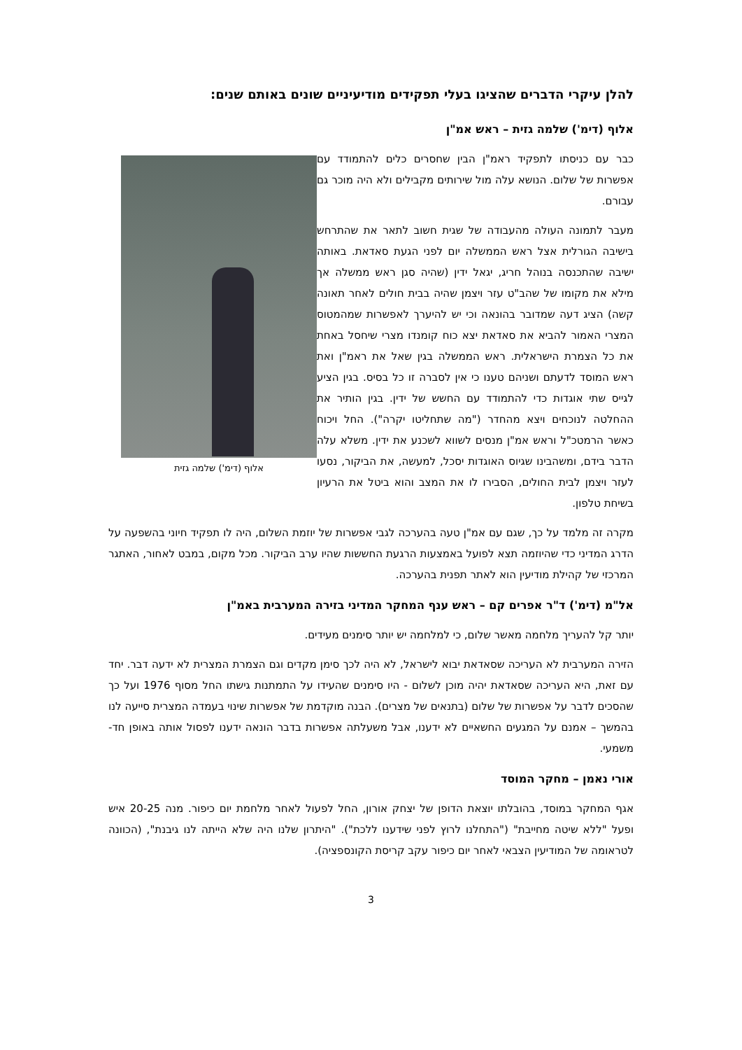להלן עיקרי הדברים שהציגו בעלי תפקידים מודיעיניים שונים באותם שנים:
אלוף (דימ') שלמה גזית – ראש אמ"ן
אלוף (דימ') שלמה גזית
כבר עם כניסתו לתפקיד ראמ"ן הבין שחסרים כלים להתמודד עם אפשרות של שלום. הנושא עלה מול שירותים מקבילים ולא היה מוכר גם עבורם.
מעבר לתמונה העולה מהעבודה של שגית חשוב לתאר את שהתרחש בישיבה הגורלית אצל ראש הממשלה יום לפני הגעת סאדאת. באותה ישיבה שהתכנסה בנוהל חריג, יגאל ידין (שהיה סגן ראש ממשלה אך מילא את מקומו של שהב"ט עזר ויצמן שהיה בבית חולים לאחר תאונה קשה) הציג דעה שמדובר בהונאה וכי יש להיערך לאפשרות שמהמטוס המצרי האמור להביא את סאדאת יצא כוח קומנדו מצרי שיחסל באחת את כל הצמרת הישראלית. ראש הממשלה בגין שאל את ראמ"ן ואת ראש המוסד לדעתם ושניהם טענו כי אין לסברה זו כל בסיס. בגין הציע לגייס שתי אוגדות כדי להתמודד עם החשש של ידין. בגין הותיר את ההחלטה לנוכחים ויצא מהחדר ("מה שתחליטו יקרה"). החל ויכוח כאשר הרמטכ"ל וראש אמ"ן מנסים לשווא לשכנע את ידין. משלא עלה הדבר בידם, ומשהבינו שגיוס האוגדות יסכל, למעשה, את הביקור, נסעו לעזר ויצמן לבית החולים, הסבירו לו את המצב והוא ביטל את הרעיון בשיחת טלפון.
מקרה זה מלמד על כך, שגם עם אמ"ן טעה בהערכה לגבי אפשרות של יוזמת השלום, היה לו תפקיד חיוני בהשפעה על הדרג המדיני כדי שהיוזמה תצא לפועל באמצעות הרגעת החששות שהיו ערב הביקור. מכל מקום, במבט לאחור, האתגר המרכזי של קהילת מודיעין הוא לאתר תפנית בהערכה.
אל"מ (דימ') ד"ר אפרים קם – ראש ענף המחקר המדיני בזירה המערבית באמ"ן
יותר קל להעריך מלחמה מאשר שלום, כי למלחמה יש יותר סימנים מעידים.
הזירה המערבית לא העריכה שסאדאת יבוא לישראל, לא היה לכך סימן מקדים וגם הצמרת המצרית לא ידעה דבר. יחד עם זאת, היא העריכה שסאדאת יהיה מוכן לשלום - היו סימנים שהעידו על התמתנות גישתו החל מסוף 1976 ועל כך שהסכים לדבר על אפשרות של שלום (בתנאים של מצרים). הבנה מוקדמת של אפשרות שינוי בעמדה המצרית סייעה לנו בהמשך – אמנם על המגעים החשאיים לא ידענו, אבל משעלתה אפשרות בדבר הונאה ידענו לפסול אותה באופן חד-משמעי.
אורי נאמן – מחקר המוסד
אגף המחקר במוסד, בהובלתו יוצאת הדופן של יצחק אורון, החל לפעול לאחר מלחמת יום כיפור. מנה 20-25 איש ופעל "ללא שיטה מחייבת" ("התחלנו לרוץ לפני שידענו ללכת"). "היתרון שלנו היה שלא הייתה לנו גיבנת", (הכוונה לטראומה של המודיעין הצבאי לאחר יום כיפור עקב קריסת הקונספציה).
3